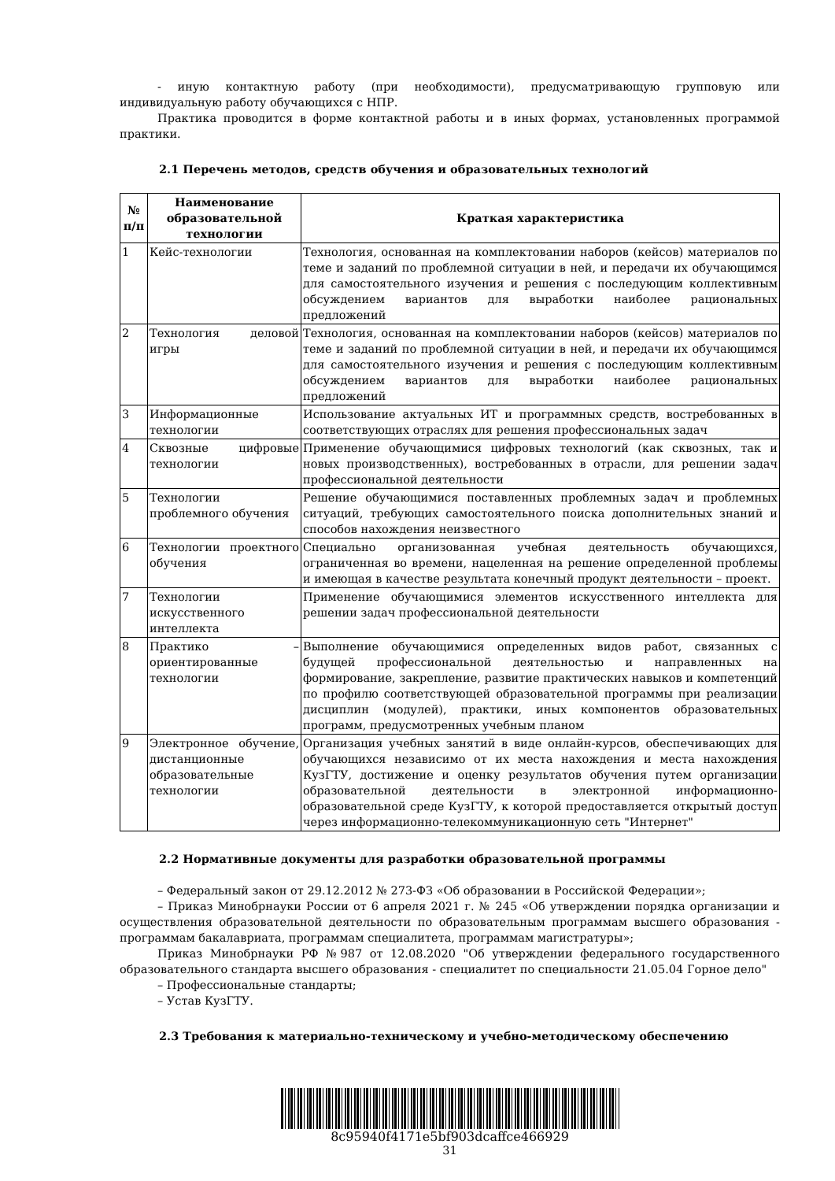- иную контактную работу (при необходимости), предусматривающую групповую или индивидуальную работу обучающихся с НПР.
Практика проводится в форме контактной работы и в иных формах, установленных программой практики.
2.1 Перечень методов, средств обучения и образовательных технологий
| № п/п | Наименование образовательной технологии | Краткая характеристика |
| --- | --- | --- |
| 1 | Кейс-технологии | Технология, основанная на комплектовании наборов (кейсов) материалов по теме и заданий по проблемной ситуации в ней, и передачи их обучающимся для самостоятельного изучения и решения с последующим коллективным обсуждением вариантов для выработки наиболее рациональных предложений |
| 2 | Технология деловой игры | Технология, основанная на комплектовании наборов (кейсов) материалов по теме и заданий по проблемной ситуации в ней, и передачи их обучающимся для самостоятельного изучения и решения с последующим коллективным обсуждением вариантов для выработки наиболее рациональных предложений |
| 3 | Информационные технологии | Использование актуальных ИТ и программных средств, востребованных в соответствующих отраслях для решения профессиональных задач |
| 4 | Сквозные цифровые технологии | Применение обучающимися цифровых технологий (как сквозных, так и новых производственных), востребованных в отрасли, для решении задач профессиональной деятельности |
| 5 | Технологии проблемного обучения | Решение обучающимися поставленных проблемных задач и проблемных ситуаций, требующих самостоятельного поиска дополнительных знаний и способов нахождения неизвестного |
| 6 | Технологии проектного обучения | Специально организованная учебная деятельность обучающихся, ограниченная во времени, нацеленная на решение определенной проблемы и имеющая в качестве результата конечный продукт деятельности – проект. |
| 7 | Технологии искусственного интеллекта | Применение обучающимися элементов искусственного интеллекта для решении задач профессиональной деятельности |
| 8 | Практико – ориентированные технологии | Выполнение обучающимися определенных видов работ, связанных с будущей профессиональной деятельностью и направленных на формирование, закрепление, развитие практических навыков и компетенций по профилю соответствующей образовательной программы при реализации дисциплин (модулей), практики, иных компонентов образовательных программ, предусмотренных учебным планом |
| 9 | Электронное обучение, дистанционные образовательные технологии | Организация учебных занятий в виде онлайн-курсов, обеспечивающих для обучающихся независимо от их места нахождения и места нахождения КузГТУ, достижение и оценку результатов обучения путем организации образовательной деятельности в электронной информационно-образовательной среде КузГТУ, к которой предоставляется открытый доступ через информационно-телекоммуникационную сеть "Интернет" |
2.2 Нормативные документы для разработки образовательной программы
– Федеральный закон от 29.12.2012 № 273-ФЗ «Об образовании в Российской Федерации»;
– Приказ Минобрнауки России от 6 апреля 2021 г. № 245 «Об утверждении порядка организации и осуществления образовательной деятельности по образовательным программам высшего образования - программам бакалавриата, программам специалитета, программам магистратуры»;
Приказ Минобрнауки РФ №987 от 12.08.2020 "Об утверждении федерального государственного образовательного стандарта высшего образования - специалитет по специальности 21.05.04 Горное дело"
– Профессиональные стандарты;
– Устав КузГТУ.
2.3 Требования к материально-техническому и учебно-методическому обеспечению
8c95940f4171e5bf903dcaffce466929
31